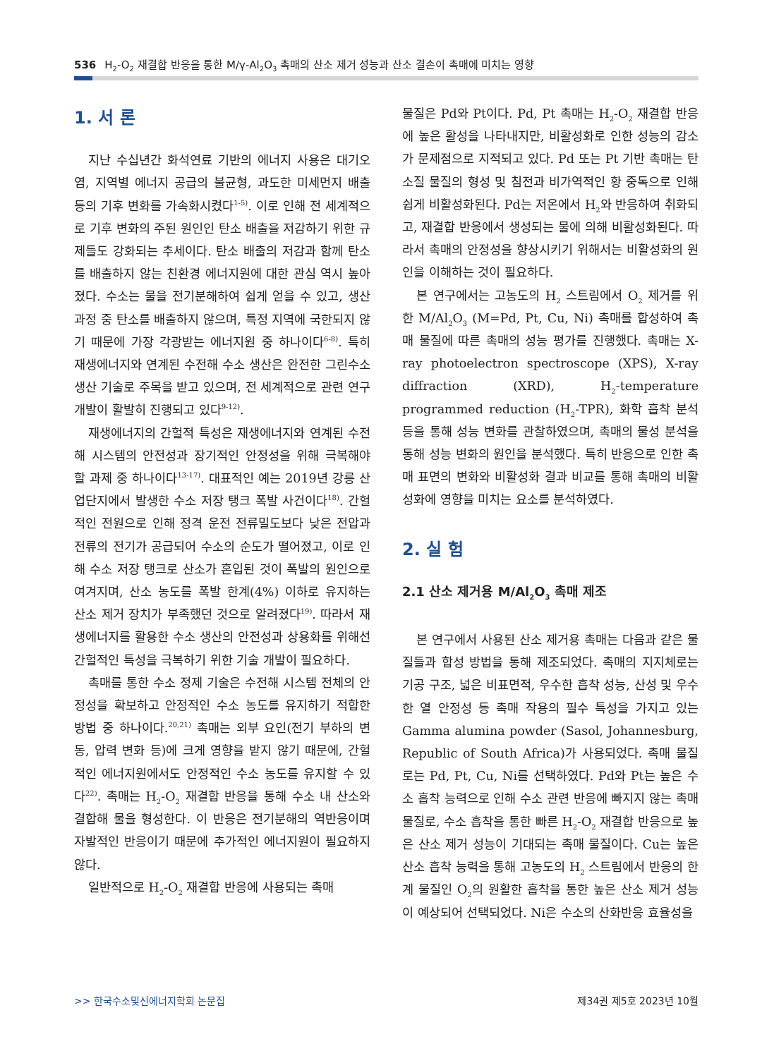536 H<sub>2</sub>-O<sub>2</sub> 재결합 반응을 통한 M/γ-Al<sub>2</sub>O<sub>3</sub> 촉매의 산소 제거 성능과 산소 결손이 촉매에 미치는 영향
1. 서 론
지난 수십년간 화석연료 기반의 에너지 사용은 대기오염, 지역별 에너지 공급의 불균형, 과도한 미세먼지 배출 등의 기후 변화를 가속화시켰다<sup>1-5)</sup>. 이로 인해 전 세계적으로 기후 변화의 주된 원인인 탄소 배출을 저감하기 위한 규제들도 강화되는 추세이다. 탄소 배출의 저감과 함께 탄소를 배출하지 않는 친환경 에너지원에 대한 관심 역시 높아졌다. 수소는 물을 전기분해하여 쉽게 얻을 수 있고, 생산 과정 중 탄소를 배출하지 않으며, 특정 지역에 국한되지 않기 때문에 가장 각광받는 에너지원 중 하나이다<sup>6-8)</sup>. 특히 재생에너지와 연계된 수전해 수소 생산은 완전한 그린수소 생산 기술로 주목을 받고 있으며, 전 세계적으로 관련 연구 개발이 활발히 진행되고 있다<sup>9-12)</sup>.
재생에너지의 간헐적 특성은 재생에너지와 연계된 수전해 시스템의 안전성과 장기적인 안정성을 위해 극복해야 할 과제 중 하나이다<sup>13-17)</sup>. 대표적인 예는 2019년 강릉 산업단지에서 발생한 수소 저장 탱크 폭발 사건이다<sup>18)</sup>. 간헐적인 전원으로 인해 정격 운전 전류밀도보다 낮은 전압과 전류의 전기가 공급되어 수소의 순도가 떨어졌고, 이로 인해 수소 저장 탱크로 산소가 혼입된 것이 폭발의 원인으로 여겨지며, 산소 농도를 폭발 한계(4%) 이하로 유지하는 산소 제거 장치가 부족했던 것으로 알려졌다<sup>19)</sup>. 따라서 재생에너지를 활용한 수소 생산의 안전성과 상용화를 위해선 간헐적인 특성을 극복하기 위한 기술 개발이 필요하다.
촉매를 통한 수소 정제 기술은 수전해 시스템 전체의 안정성을 확보하고 안정적인 수소 농도를 유지하기 적합한 방법 중 하나이다.<sup>20,21)</sup> 촉매는 외부 요인(전기 부하의 변동, 압력 변화 등)에 크게 영향을 받지 않기 때문에, 간헐적인 에너지원에서도 안정적인 수소 농도를 유지할 수 있다<sup>22)</sup>. 촉매는 H<sub>2</sub>-O<sub>2</sub> 재결합 반응을 통해 수소 내 산소와 결합해 물을 형성한다. 이 반응은 전기분해의 역반응이며 자발적인 반응이기 때문에 추가적인 에너지원이 필요하지 않다.
일반적으로 H<sub>2</sub>-O<sub>2</sub> 재결합 반응에 사용되는 촉매
물질은 Pd와 Pt이다. Pd, Pt 촉매는 H<sub>2</sub>-O<sub>2</sub> 재결합 반응에 높은 활성을 나타내지만, 비활성화로 인한 성능의 감소가 문제점으로 지적되고 있다. Pd 또는 Pt 기반 촉매는 탄소질 물질의 형성 및 침전과 비가역적인 황 중독으로 인해 쉽게 비활성화된다. Pd는 저온에서 H<sub>2</sub>와 반응하여 취화되고, 재결합 반응에서 생성되는 물에 의해 비활성화된다. 따라서 촉매의 안정성을 향상시키기 위해서는 비활성화의 원인을 이해하는 것이 필요하다.
본 연구에서는 고농도의 H<sub>2</sub> 스트림에서 O<sub>2</sub> 제거를 위한 M/Al<sub>2</sub>O<sub>3</sub> (M=Pd, Pt, Cu, Ni) 촉매를 합성하여 촉매 물질에 따른 촉매의 성능 평가를 진행했다. 촉매는 X-ray photoelectron spectroscope (XPS), X-ray diffraction (XRD), H<sub>2</sub>-temperature programmed reduction (H<sub>2</sub>-TPR), 화학 흡착 분석 등을 통해 성능 변화를 관찰하였으며, 촉매의 물성 분석을 통해 성능 변화의 원인을 분석했다. 특히 반응으로 인한 촉매 표면의 변화와 비활성화 결과 비교를 통해 촉매의 비활성화에 영향을 미치는 요소를 분석하였다.
2. 실 험
2.1 산소 제거용 M/Al<sub>2</sub>O<sub>3</sub> 촉매 제조
본 연구에서 사용된 산소 제거용 촉매는 다음과 같은 물질들과 합성 방법을 통해 제조되었다. 촉매의 지지체로는 기공 구조, 넓은 비표면적, 우수한 흡착 성능, 산성 및 우수한 열 안정성 등 촉매 작용의 필수 특성을 가지고 있는 Gamma alumina powder (Sasol, Johannesburg, Republic of South Africa)가 사용되었다. 촉매 물질로는 Pd, Pt, Cu, Ni를 선택하였다. Pd와 Pt는 높은 수소 흡착 능력으로 인해 수소 관련 반응에 빠지지 않는 촉매 물질로, 수소 흡착을 통한 빠른 H<sub>2</sub>-O<sub>2</sub> 재결합 반응으로 높은 산소 제거 성능이 기대되는 촉매 물질이다. Cu는 높은 산소 흡착 능력을 통해 고농도의 H<sub>2</sub> 스트림에서 반응의 한계 물질인 O<sub>2</sub>의 원활한 흡착을 통한 높은 산소 제거 성능이 예상되어 선택되었다. Ni은 수소의 산화반응 효율성을
>> 한국수소및신에너지학회 논문집 제34권 제5호 2023년 10월